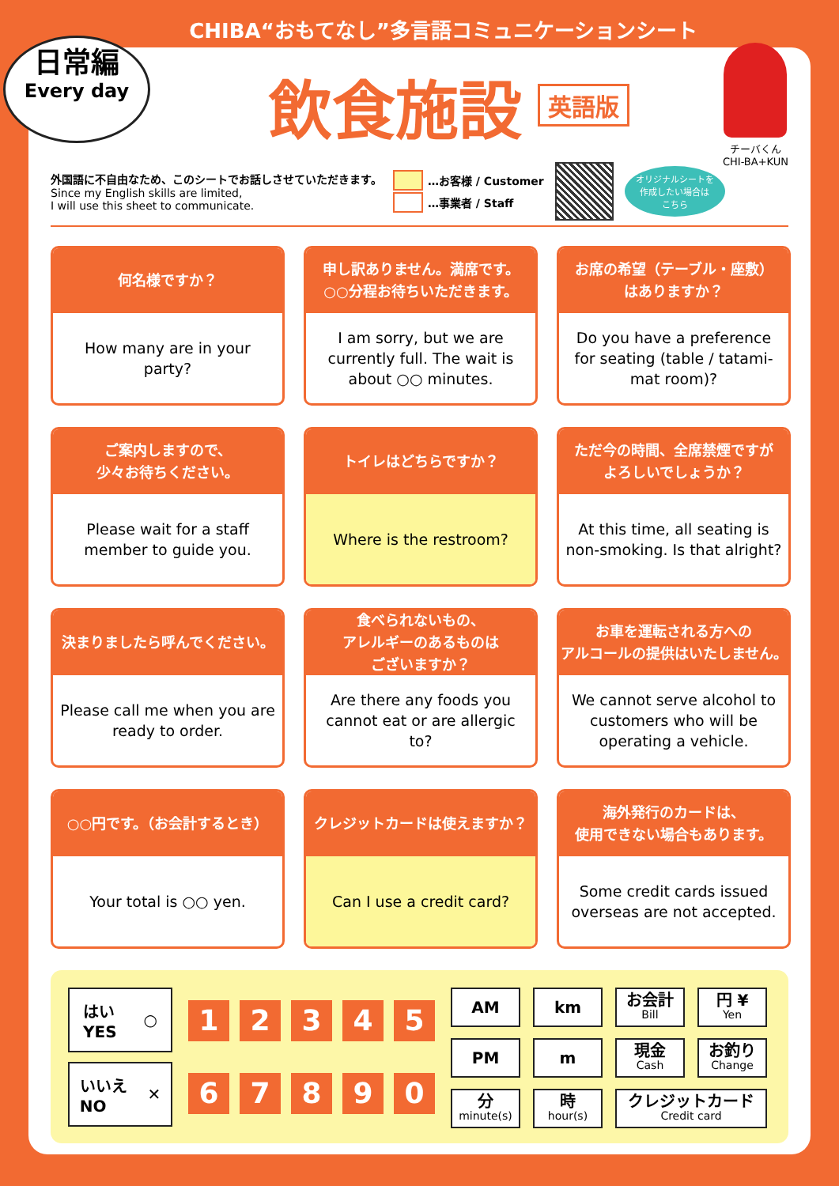CHIBA“おもてなし”多言語コミュニケーションシート
日常編
Every day
飲食施設
英語版
チーバくん
CHI-BA+KUN
外国語に不自由なため、このシートでお話しさせていただきます。
Since my English skills are limited,
I will use this sheet to communicate.
…お客様 / Customer
…事業者 / Staff
オリジナルシートを
作成したい場合は
こちら
何名様ですか？
How many are in your party?
申し訳ありません。満席です。
○○分程お待ちいただきます。
I am sorry, but we are currently full. The wait is about ○○ minutes.
お席の希望（テーブル・座敷）
はありますか？
Do you have a preference for seating (table / tatami-mat room)?
ご案内しますので、
少々お待ちください。
Please wait for a staff member to guide you.
トイレはどちらですか？
Where is the restroom?
ただ今の時間、全席禁煙ですが
よろしいでしょうか？
At this time, all seating is non-smoking. Is that alright?
決まりましたら呼んでください。
Please call me when you are ready to order.
食べられないもの、
アレルギーのあるものは
ございますか？
Are there any foods you cannot eat or are allergic to?
お車を運転される方への
アルコールの提供はいたしません。
We cannot serve alcohol to customers who will be operating a vehicle.
○○円です。（お会計するとき）
Your total is ○○ yen.
クレジットカードは使えますか？
Can I use a credit card?
海外発行のカードは、
使用できない場合もあります。
Some credit cards issued overseas are not accepted.
はい
YES ○
いいえ
NO ✕
1234567890
AM km お会計
Bill 円 ¥
Yen PM m 現金
Cash お釣り
Change 分
minute(s) 時
hour(s) クレジットカード
Credit card